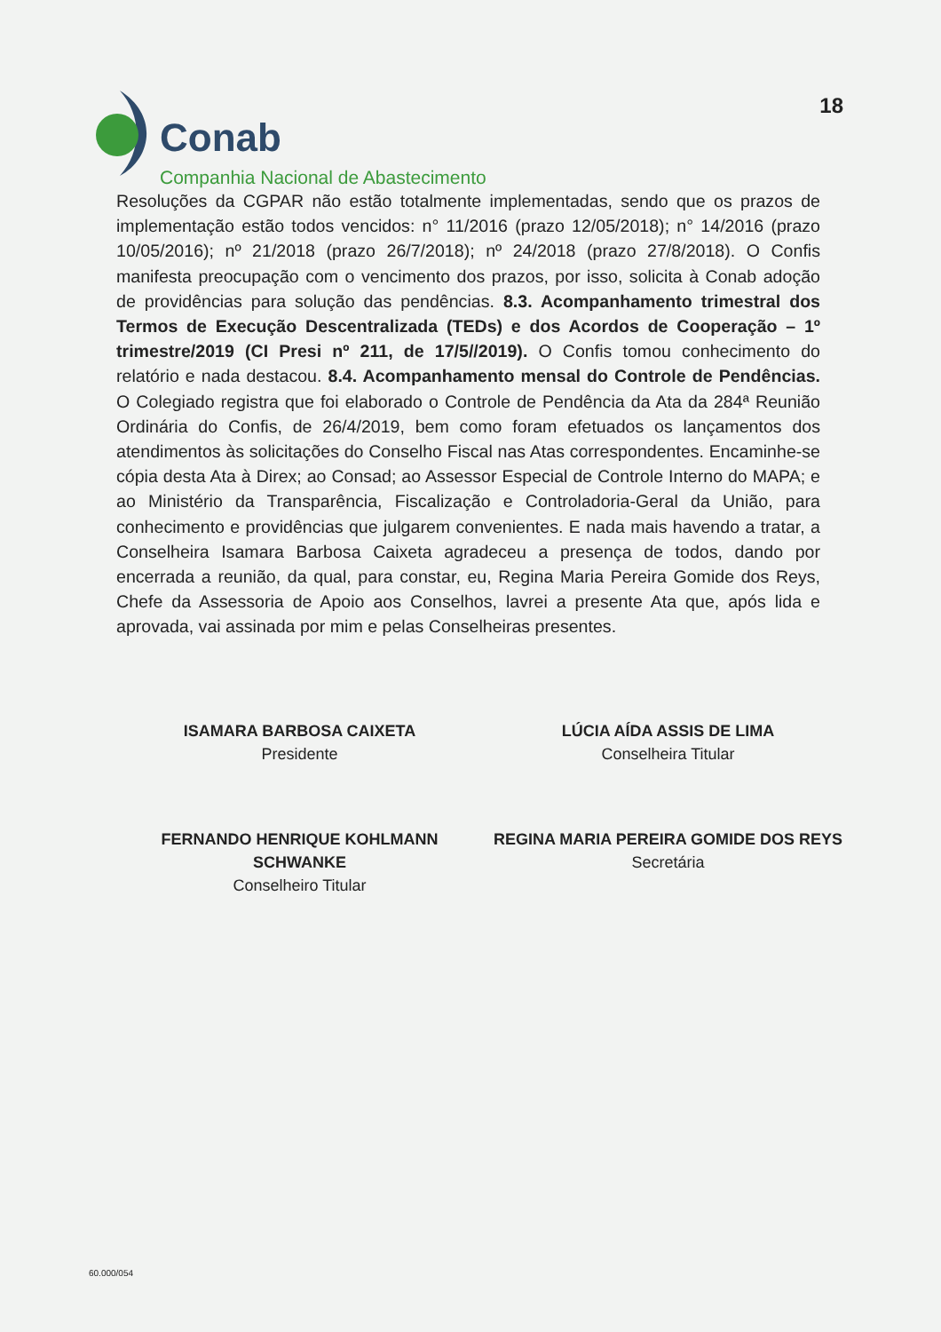18
Conab
Companhia Nacional de Abastecimento
Resoluções da CGPAR não estão totalmente implementadas, sendo que os prazos de implementação estão todos vencidos: n° 11/2016 (prazo 12/05/2018); n° 14/2016 (prazo 10/05/2016); nº 21/2018 (prazo 26/7/2018); nº 24/2018 (prazo 27/8/2018). O Confis manifesta preocupação com o vencimento dos prazos, por isso, solicita à Conab adoção de providências para solução das pendências. 8.3. Acompanhamento trimestral dos Termos de Execução Descentralizada (TEDs) e dos Acordos de Cooperação – 1º trimestre/2019 (CI Presi nº 211, de 17/5//2019). O Confis tomou conhecimento do relatório e nada destacou. 8.4. Acompanhamento mensal do Controle de Pendências. O Colegiado registra que foi elaborado o Controle de Pendência da Ata da 284ª Reunião Ordinária do Confis, de 26/4/2019, bem como foram efetuados os lançamentos dos atendimentos às solicitações do Conselho Fiscal nas Atas correspondentes. Encaminhe-se cópia desta Ata à Direx; ao Consad; ao Assessor Especial de Controle Interno do MAPA; e ao Ministério da Transparência, Fiscalização e Controladoria-Geral da União, para conhecimento e providências que julgarem convenientes. E nada mais havendo a tratar, a Conselheira Isamara Barbosa Caixeta agradeceu a presença de todos, dando por encerrada a reunião, da qual, para constar, eu, Regina Maria Pereira Gomide dos Reys, Chefe da Assessoria de Apoio aos Conselhos, lavrei a presente Ata que, após lida e aprovada, vai assinada por mim e pelas Conselheiras presentes.
ISAMARA BARBOSA CAIXETA
Presidente
LÚCIA AÍDA ASSIS DE LIMA
Conselheira Titular
FERNANDO HENRIQUE KOHLMANN SCHWANKE
Conselheiro Titular
REGINA MARIA PEREIRA GOMIDE DOS REYS
Secretária
60.000/054